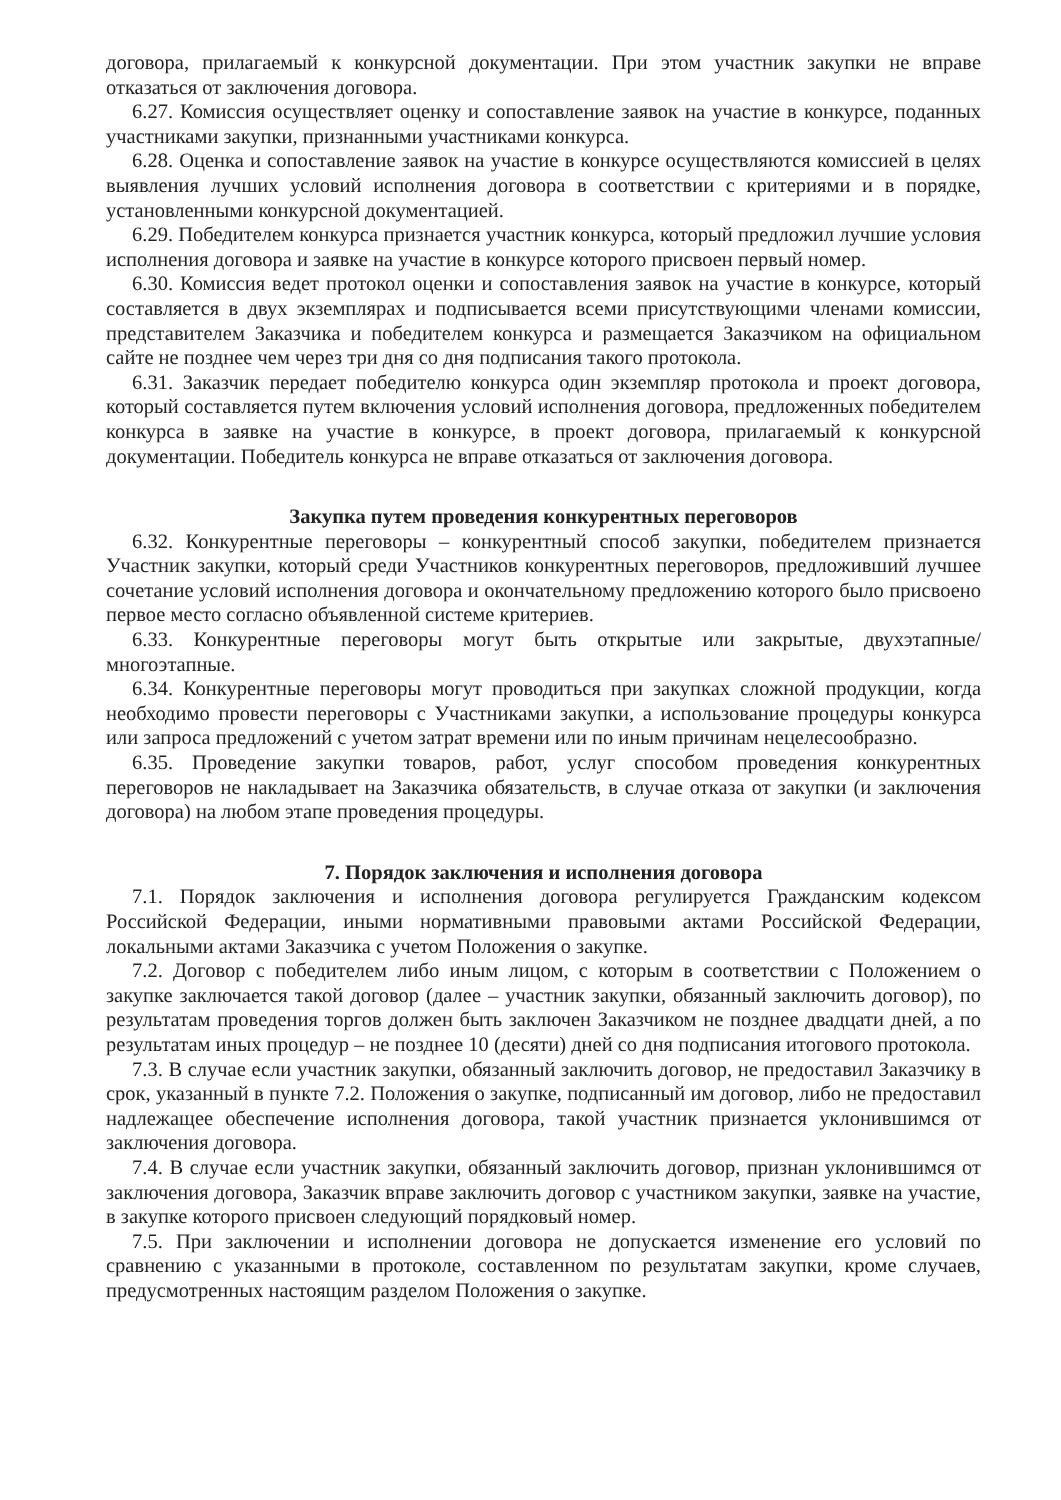договора, прилагаемый к конкурсной документации. При этом участник закупки не вправе отказаться от заключения договора.
6.27. Комиссия осуществляет оценку и сопоставление заявок на участие в конкурсе, поданных участниками закупки, признанными участниками конкурса.
6.28. Оценка и сопоставление заявок на участие в конкурсе осуществляются комиссией в целях выявления лучших условий исполнения договора в соответствии с критериями и в порядке, установленными конкурсной документацией.
6.29. Победителем конкурса признается участник конкурса, который предложил лучшие условия исполнения договора и заявке на участие в конкурсе которого присвоен первый номер.
6.30. Комиссия ведет протокол оценки и сопоставления заявок на участие в конкурсе, который составляется в двух экземплярах и подписывается всеми присутствующими членами комиссии, представителем Заказчика и победителем конкурса и размещается Заказчиком на официальном сайте не позднее чем через три дня со дня подписания такого протокола.
6.31. Заказчик передает победителю конкурса один экземпляр протокола и проект договора, который составляется путем включения условий исполнения договора, предложенных победителем конкурса в заявке на участие в конкурсе, в проект договора, прилагаемый к конкурсной документации. Победитель конкурса не вправе отказаться от заключения договора.
Закупка путем проведения конкурентных переговоров
6.32. Конкурентные переговоры – конкурентный способ закупки, победителем признается Участник закупки, который среди Участников конкурентных переговоров, предложивший лучшее сочетание условий исполнения договора и окончательному предложению которого было присвоено первое место согласно объявленной системе критериев.
6.33. Конкурентные переговоры могут быть открытые или закрытые, двухэтапные/многоэтапные.
6.34. Конкурентные переговоры могут проводиться при закупках сложной продукции, когда необходимо провести переговоры с Участниками закупки, а использование процедуры конкурса или запроса предложений с учетом затрат времени или по иным причинам нецелесообразно.
6.35. Проведение закупки товаров, работ, услуг способом проведения конкурентных переговоров не накладывает на Заказчика обязательств, в случае отказа от закупки (и заключения договора) на любом этапе проведения процедуры.
7. Порядок заключения и исполнения договора
7.1. Порядок заключения и исполнения договора регулируется Гражданским кодексом Российской Федерации, иными нормативными правовыми актами Российской Федерации, локальными актами Заказчика с учетом Положения о закупке.
7.2. Договор с победителем либо иным лицом, с которым в соответствии с Положением о закупке заключается такой договор (далее – участник закупки, обязанный заключить договор), по результатам проведения торгов должен быть заключен Заказчиком не позднее двадцати дней, а по результатам иных процедур – не позднее 10 (десяти) дней со дня подписания итогового протокола.
7.3. В случае если участник закупки, обязанный заключить договор, не предоставил Заказчику в срок, указанный в пункте 7.2. Положения о закупке, подписанный им договор, либо не предоставил надлежащее обеспечение исполнения договора, такой участник признается уклонившимся от заключения договора.
7.4. В случае если участник закупки, обязанный заключить договор, признан уклонившимся от заключения договора, Заказчик вправе заключить договор с участником закупки, заявке на участие, в закупке которого присвоен следующий порядковый номер.
7.5. При заключении и исполнении договора не допускается изменение его условий по сравнению с указанными в протоколе, составленном по результатам закупки, кроме случаев, предусмотренных настоящим разделом Положения о закупке.